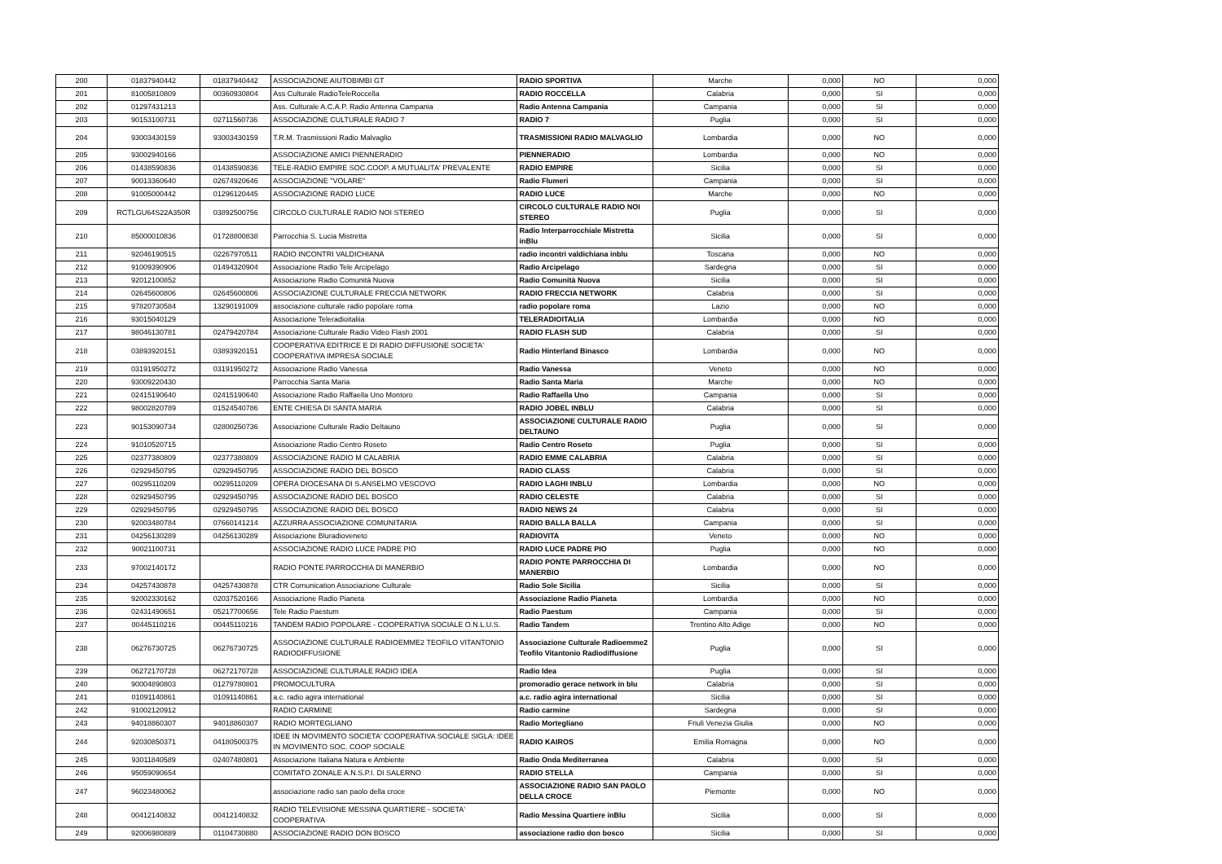| 200 | 01837940442 | 01837940442 | ASSOCIAZIONE AIUTOBIMBI GT | RADIO SPORTIVA | Marche | 0,000 | NO | 0,000 |
| 201 | 81005810809 | 00360930804 | Ass Culturale RadioTeleRoccella | RADIO ROCCELLA | Calabria | 0,000 | SI | 0,000 |
| 202 | 01297431213 | | Ass. Culturale A.C.A.P. Radio Antenna Campania | Radio Antenna Campania | Campania | 0,000 | SI | 0,000 |
| 203 | 90153100731 | 02711560736 | ASSOCIAZIONE CULTURALE RADIO 7 | RADIO 7 | Puglia | 0,000 | SI | 0,000 |
| 204 | 93003430159 | 93003430159 | T.R.M. Trasmissioni Radio Malvaglio | TRASMISSIONI RADIO MALVAGLIO | Lombardia | 0,000 | NO | 0,000 |
| 205 | 93002940166 | | ASSOCIAZIONE AMICI PIENNERADIO | PIENNERADIO | Lombardia | 0,000 | NO | 0,000 |
| 206 | 01438590836 | 01438590836 | TELE-RADIO EMPIRE SOC.COOP. A MUTUALITA' PREVALENTE | RADIO EMPIRE | Sicilia | 0,000 | SI | 0,000 |
| 207 | 90013360640 | 02674920646 | ASSOCIAZIONE "VOLARE" | Radio Flumeri | Campania | 0,000 | SI | 0,000 |
| 208 | 91005000442 | 01296120445 | ASSOCIAZIONE RADIO LUCE | RADIO LUCE | Marche | 0,000 | NO | 0,000 |
| 209 | RCTLGU64S22A350R | 03892500756 | CIRCOLO CULTURALE RADIO NOI STEREO | CIRCOLO CULTURALE RADIO NOI STEREO | Puglia | 0,000 | SI | 0,000 |
| 210 | 85000010836 | 01728800838 | Parrocchia S. Lucia Mistretta | Radio Interparrocchiale Mistretta inBlu | Sicilia | 0,000 | SI | 0,000 |
| 211 | 92046190515 | 02267970511 | RADIO INCONTRI VALDICHIANA | radio incontri valdichiana inblu | Toscana | 0,000 | NO | 0,000 |
| 212 | 91009390906 | 01494320904 | Associazione Radio Tele Arcipelago | Radio Arcipelago | Sardegna | 0,000 | SI | 0,000 |
| 213 | 92012100852 | | Associazione Radio Comunità Nuova | Radio Comunità Nuova | Sicilia | 0,000 | SI | 0,000 |
| 214 | 02645600806 | 02645600806 | ASSOCIAZIONE CULTURALE FRECCIA NETWORK | RADIO FRECCIA NETWORK | Calabria | 0,000 | SI | 0,000 |
| 215 | 97820730584 | 13290191009 | associazione culturale radio popolare roma | radio popolare roma | Lazio | 0,000 | NO | 0,000 |
| 216 | 93015040129 | | Associazione Teleradioitaliia | TELERADIOITALIA | Lombardia | 0,000 | NO | 0,000 |
| 217 | 98046130781 | 02479420784 | Associazione Culturale Radio Video Flash 2001 | RADIO FLASH SUD | Calabria | 0,000 | SI | 0,000 |
| 218 | 03893920151 | 03893920151 | COOPERATIVA EDITRICE E DI RADIO DIFFUSIONE SOCIETA' COOPERATIVA IMPRESA SOCIALE | Radio Hinterland Binasco | Lombardia | 0,000 | NO | 0,000 |
| 219 | 03191950272 | 03191950272 | Associazione Radio Vanessa | Radio Vanessa | Veneto | 0,000 | NO | 0,000 |
| 220 | 93009220430 | | Parrocchia Santa Maria | Radio Santa Maria | Marche | 0,000 | NO | 0,000 |
| 221 | 02415190640 | 02415190640 | Associazione Radio Raffaella Uno Montoro | Radio Raffaella Uno | Campania | 0,000 | SI | 0,000 |
| 222 | 98002820789 | 01524540786 | ENTE CHIESA DI SANTA MARIA | RADIO JOBEL INBLU | Calabria | 0,000 | SI | 0,000 |
| 223 | 90153090734 | 02800250736 | Associazione Culturale Radio Deltauno | ASSOCIAZIONE CULTURALE RADIO DELTAUNO | Puglia | 0,000 | SI | 0,000 |
| 224 | 91010520715 | | Associazione Radio Centro Roseto | Radio Centro Roseto | Puglia | 0,000 | SI | 0,000 |
| 225 | 02377380809 | 02377380809 | ASSOCIAZIONE RADIO M CALABRIA | RADIO EMME CALABRIA | Calabria | 0,000 | SI | 0,000 |
| 226 | 02929450795 | 02929450795 | ASSOCIAZIONE RADIO DEL BOSCO | RADIO CLASS | Calabria | 0,000 | SI | 0,000 |
| 227 | 00295110209 | 00295110209 | OPERA DIOCESANA DI S.ANSELMO VESCOVO | RADIO LAGHI INBLU | Lombardia | 0,000 | NO | 0,000 |
| 228 | 02929450795 | 02929450795 | ASSOCIAZIONE RADIO DEL BOSCO | RADIO CELESTE | Calabria | 0,000 | SI | 0,000 |
| 229 | 02929450795 | 02929450795 | ASSOCIAZIONE RADIO DEL BOSCO | RADIO NEWS 24 | Calabria | 0,000 | SI | 0,000 |
| 230 | 92003480784 | 07660141214 | AZZURRA ASSOCIAZIONE COMUNITARIA | RADIO BALLA BALLA | Campania | 0,000 | SI | 0,000 |
| 231 | 04256130289 | 04256130289 | Associazione Bluradioveneto | RADIOVITA | Veneto | 0,000 | NO | 0,000 |
| 232 | 90021100731 | | ASSOCIAZIONE RADIO LUCE PADRE PIO | RADIO LUCE PADRE PIO | Puglia | 0,000 | NO | 0,000 |
| 233 | 97002140172 | | RADIO PONTE PARROCCHIA DI MANERBIO | RADIO PONTE PARROCCHIA DI MANERBIO | Lombardia | 0,000 | NO | 0,000 |
| 234 | 04257430878 | 04257430878 | CTR Comunication Associazione Culturale | Radio Sole Sicilia | Sicilia | 0,000 | SI | 0,000 |
| 235 | 92002330162 | 02037520166 | Associazione Radio Pianeta | Associazione Radio Pianeta | Lombardia | 0,000 | NO | 0,000 |
| 236 | 02431490651 | 05217700656 | Tele Radio Paestum | Radio Paestum | Campania | 0,000 | SI | 0,000 |
| 237 | 00445110216 | 00445110216 | TANDEM RADIO POPOLARE - COOPERATIVA SOCIALE O.N.L.U.S. | Radio Tandem | Trentino Alto Adige | 0,000 | NO | 0,000 |
| 238 | 06276730725 | 06276730725 | ASSOCIAZIONE CULTURALE RADIOEMME2 TEOFILO VITANTONIO RADIODIFFUSIONE | Associazione Culturale Radioemme2 Teofilo Vitantonio Radiodiffusione | Puglia | 0,000 | SI | 0,000 |
| 239 | 06272170728 | 06272170728 | ASSOCIAZIONE CULTURALE RADIO IDEA | Radio Idea | Puglia | 0,000 | SI | 0,000 |
| 240 | 90004890803 | 01279780801 | PROMOCULTURA | promoradio gerace network in blu | Calabria | 0,000 | SI | 0,000 |
| 241 | 01091140861 | 01091140861 | a.c. radio agira international | a.c. radio agira international | Sicilia | 0,000 | SI | 0,000 |
| 242 | 91002120912 | | RADIO CARMINE | Radio carmine | Sardegna | 0,000 | SI | 0,000 |
| 243 | 94018860307 | 94018860307 | RADIO MORTEGLIANO | Radio Mortegliano | Friuli Venezia Giulia | 0,000 | NO | 0,000 |
| 244 | 92030850371 | 04180500375 | IDEE IN MOVIMENTO SOCIETA' COOPERATIVA SOCIALE SIGLA: IDEE IN MOVIMENTO SOC. COOP SOCIALE | RADIO KAIROS | Emilia Romagna | 0,000 | NO | 0,000 |
| 245 | 93011840589 | 02407480801 | Associazione Italiana Natura e Ambiente | Radio Onda Mediterranea | Calabria | 0,000 | SI | 0,000 |
| 246 | 95059090654 | | COMITATO ZONALE A.N.S.P.I. DI SALERNO | RADIO STELLA | Campania | 0,000 | SI | 0,000 |
| 247 | 96023480062 | | associazione radio san paolo della croce | ASSOCIAZIONE RADIO SAN PAOLO DELLA CROCE | Piemonte | 0,000 | NO | 0,000 |
| 248 | 00412140832 | 00412140832 | RADIO TELEVISIONE MESSINA QUARTIERE - SOCIETA' COOPERATIVA | Radio Messina Quartiere inBlu | Sicilia | 0,000 | SI | 0,000 |
| 249 | 92006980889 | 01104730880 | ASSOCIAZIONE RADIO DON BOSCO | associazione radio don bosco | Sicilia | 0,000 | SI | 0,000 |